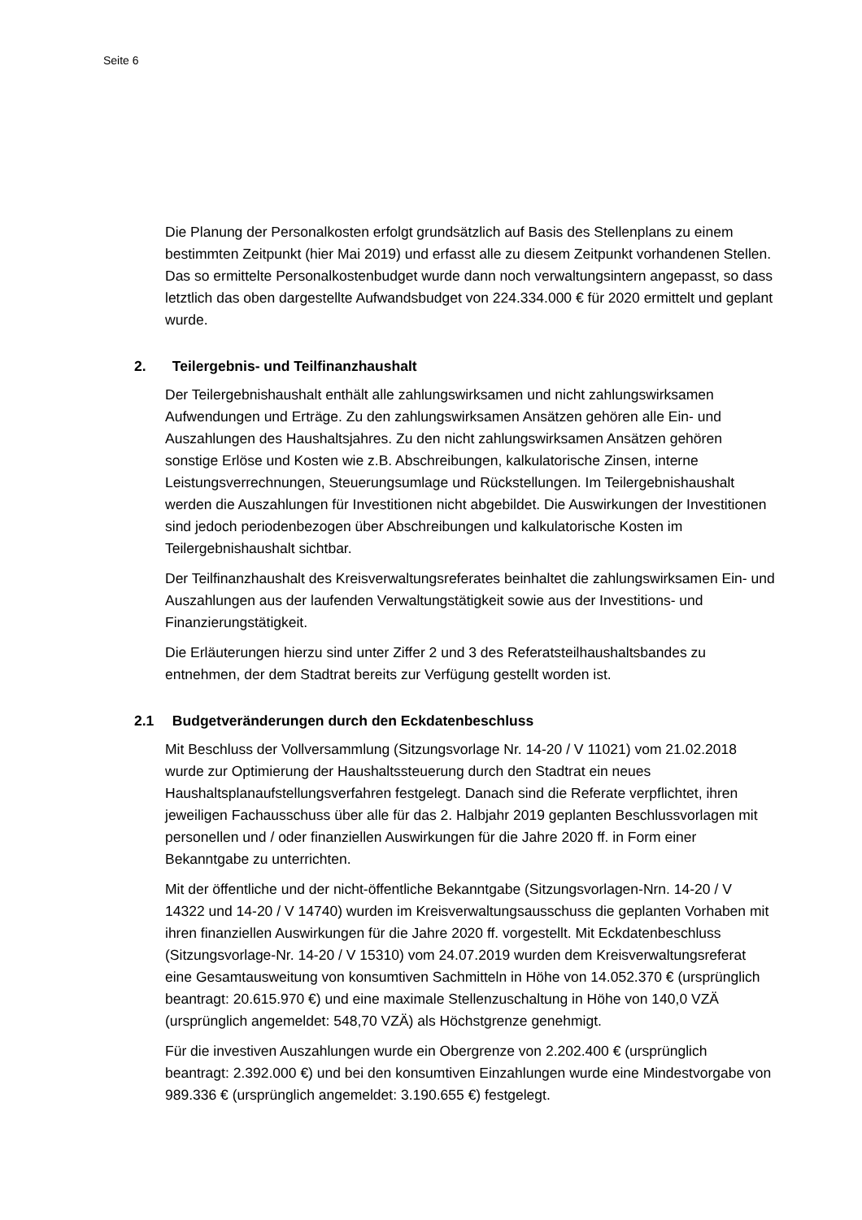Seite 6
Die Planung der Personalkosten erfolgt grundsätzlich auf Basis des Stellenplans zu einem bestimmten Zeitpunkt (hier Mai 2019) und erfasst alle zu diesem Zeitpunkt vorhandenen Stellen. Das so ermittelte Personalkostenbudget wurde dann noch verwaltungsintern angepasst, so dass letztlich das oben dargestellte Aufwandsbudget von 224.334.000 € für 2020 ermittelt und geplant wurde.
2. Teilergebnis- und Teilfinanzhaushalt
Der Teilergebnishaushalt enthält alle zahlungswirksamen und nicht zahlungswirksamen Aufwendungen und Erträge. Zu den zahlungswirksamen Ansätzen gehören alle Ein- und Auszahlungen des Haushaltsjahres. Zu den nicht zahlungswirksamen Ansätzen gehören sonstige Erlöse und Kosten wie z.B. Abschreibungen, kalkulatorische Zinsen, interne Leistungsverrechnungen, Steuerungsumlage und Rückstellungen. Im Teilergebnishaushalt werden die Auszahlungen für Investitionen nicht abgebildet. Die Auswirkungen der Investitionen sind jedoch periodenbezogen über Abschreibungen und kalkulatorische Kosten im Teilergebnishaushalt sichtbar.
Der Teilfinanzhaushalt des Kreisverwaltungsreferates beinhaltet die zahlungswirksamen Ein- und Auszahlungen aus der laufenden Verwaltungstätigkeit sowie aus der Investitions- und Finanzierungstätigkeit.
Die Erläuterungen hierzu sind unter Ziffer 2 und 3 des Referatsteilhaushaltsbandes zu entnehmen, der dem Stadtrat bereits zur Verfügung gestellt worden ist.
2.1 Budgetveränderungen durch den Eckdatenbeschluss
Mit Beschluss der Vollversammlung (Sitzungsvorlage Nr. 14-20 / V 11021) vom 21.02.2018 wurde zur Optimierung der Haushaltssteuerung durch den Stadtrat ein neues Haushaltsplanaufstellungsverfahren festgelegt. Danach sind die Referate verpflichtet, ihren jeweiligen Fachausschuss über alle für das 2. Halbjahr 2019 geplanten Beschlussvorlagen mit personellen und / oder finanziellen Auswirkungen für die Jahre 2020 ff. in Form einer Bekanntgabe zu unterrichten.
Mit der öffentliche und der nicht-öffentliche Bekanntgabe (Sitzungsvorlagen-Nrn. 14-20 / V 14322 und 14-20 / V 14740) wurden im Kreisverwaltungsausschuss die geplanten Vorhaben mit ihren finanziellen Auswirkungen für die Jahre 2020 ff. vorgestellt. Mit Eckdatenbeschluss (Sitzungsvorlage-Nr. 14-20 / V 15310) vom 24.07.2019 wurden dem Kreisverwaltungsreferat eine Gesamtausweitung von konsumtiven Sachmitteln in Höhe von 14.052.370 € (ursprünglich beantragt: 20.615.970 €) und eine maximale Stellenzuschaltung in Höhe von 140,0 VZÄ (ursprünglich angemeldet: 548,70 VZÄ) als Höchstgrenze genehmigt.
Für die investiven Auszahlungen wurde ein Obergrenze von 2.202.400 € (ursprünglich beantragt: 2.392.000 €) und bei den konsumtiven Einzahlungen wurde eine Mindestvorgabe von 989.336 € (ursprünglich angemeldet: 3.190.655 €) festgelegt.